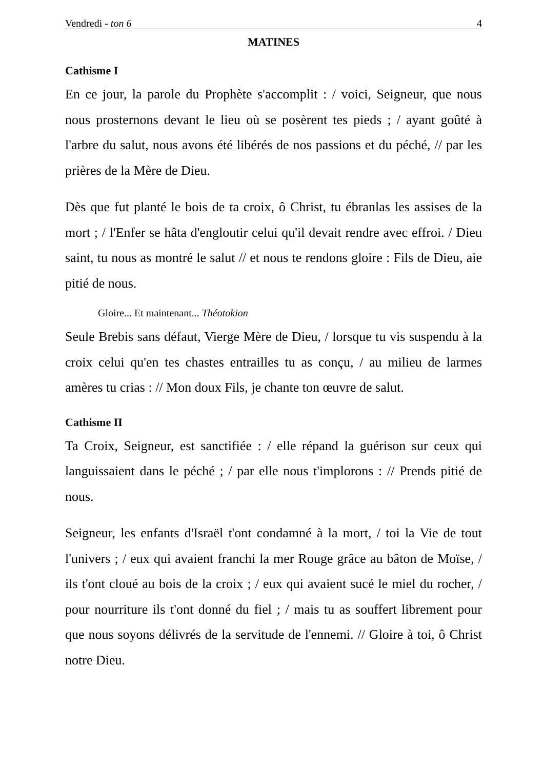Vendredi - ton 6 4
MATINES
Cathisme I
En ce jour, la parole du Prophète s'accomplit : / voici, Seigneur, que nous nous prosternons devant le lieu où se posèrent tes pieds ; / ayant goûté à l'arbre du salut, nous avons été libérés de nos passions et du péché, // par les prières de la Mère de Dieu.
Dès que fut planté le bois de ta croix, ô Christ, tu ébranlas les assises de la mort ; / l'Enfer se hâta d'engloutir celui qu'il devait rendre avec effroi. / Dieu saint, tu nous as montré le salut // et nous te rendons gloire : Fils de Dieu, aie pitié de nous.
Gloire... Et maintenant... Théotokion
Seule Brebis sans défaut, Vierge Mère de Dieu, / lorsque tu vis suspendu à la croix celui qu'en tes chastes entrailles tu as conçu, / au milieu de larmes amères tu crias : // Mon doux Fils, je chante ton œuvre de salut.
Cathisme II
Ta Croix, Seigneur, est sanctifiée : / elle répand la guérison sur ceux qui languissaient dans le péché ; / par elle nous t'implorons : // Prends pitié de nous.
Seigneur, les enfants d'Israël t'ont condamné à la mort, / toi la Vie de tout l'univers ; / eux qui avaient franchi la mer Rouge grâce au bâton de Moïse, / ils t'ont cloué au bois de la croix ; / eux qui avaient sucé le miel du rocher, / pour nourriture ils t'ont donné du fiel ; / mais tu as souffert librement pour que nous soyons délivrés de la servitude de l'ennemi. // Gloire à toi, ô Christ notre Dieu.